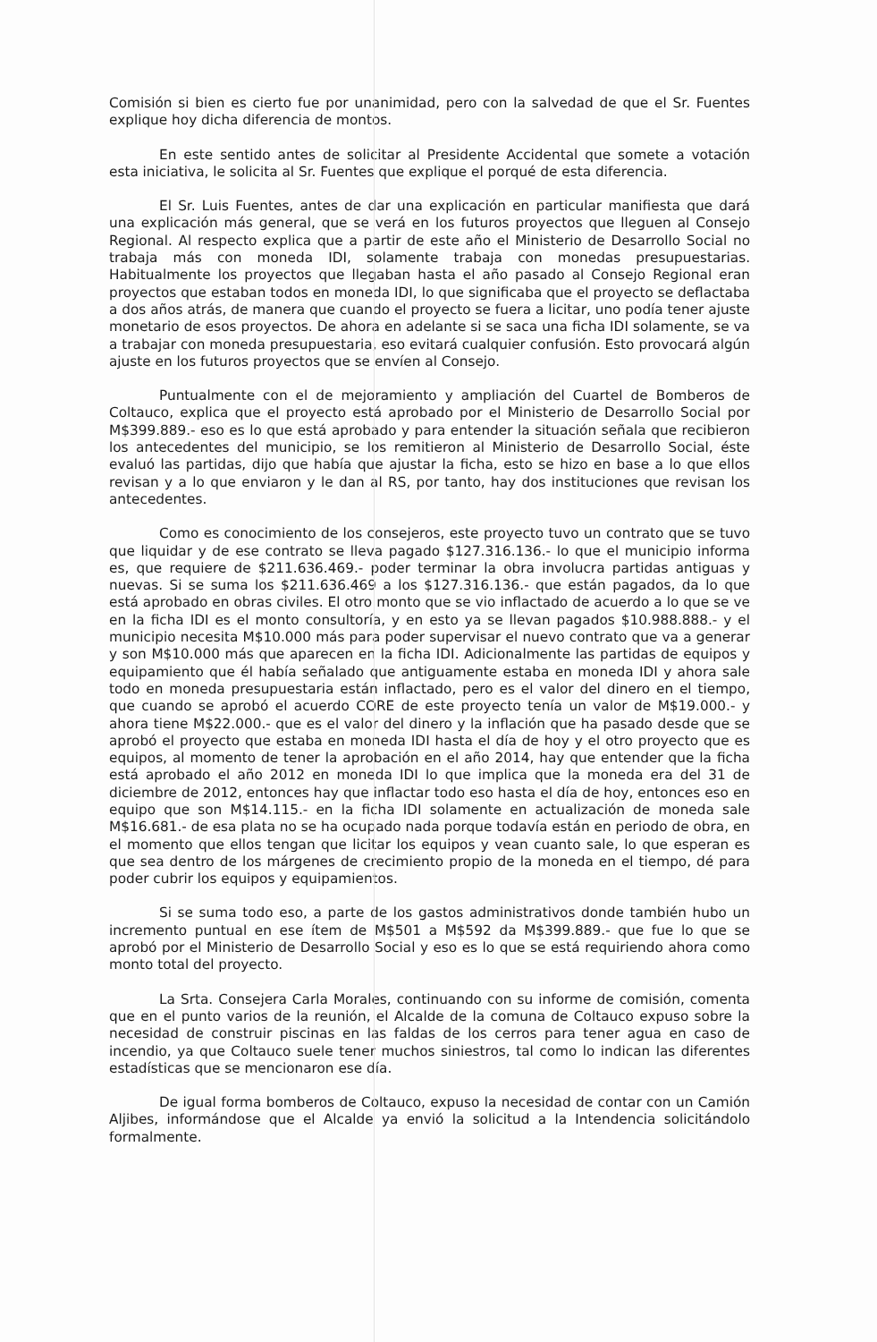Comisión si bien es cierto fue por unanimidad, pero con la salvedad de que el Sr. Fuentes explique hoy dicha diferencia de montos.
En este sentido antes de solicitar al Presidente Accidental que somete a votación esta iniciativa, le solicita al Sr. Fuentes que explique el porqué de esta diferencia.
El Sr. Luis Fuentes, antes de dar una explicación en particular manifiesta que dará una explicación más general, que se verá en los futuros proyectos que lleguen al Consejo Regional. Al respecto explica que a partir de este año el Ministerio de Desarrollo Social no trabaja más con moneda IDI, solamente trabaja con monedas presupuestarias. Habitualmente los proyectos que llegaban hasta el año pasado al Consejo Regional eran proyectos que estaban todos en moneda IDI, lo que significaba que el proyecto se deflactaba a dos años atrás, de manera que cuando el proyecto se fuera a licitar, uno podía tener ajuste monetario de esos proyectos. De ahora en adelante si se saca una ficha IDI solamente, se va a trabajar con moneda presupuestaria, eso evitará cualquier confusión. Esto provocará algún ajuste en los futuros proyectos que se envíen al Consejo.
Puntualmente con el de mejoramiento y ampliación del Cuartel de Bomberos de Coltauco, explica que el proyecto está aprobado por el Ministerio de Desarrollo Social por M$399.889.- eso es lo que está aprobado y para entender la situación señala que recibieron los antecedentes del municipio, se los remitieron al Ministerio de Desarrollo Social, éste evaluó las partidas, dijo que había que ajustar la ficha, esto se hizo en base a lo que ellos revisan y a lo que enviaron y le dan al RS, por tanto, hay dos instituciones que revisan los antecedentes.
Como es conocimiento de los consejeros, este proyecto tuvo un contrato que se tuvo que liquidar y de ese contrato se lleva pagado $127.316.136.- lo que el municipio informa es, que requiere de $211.636.469.- poder terminar la obra involucra partidas antiguas y nuevas. Si se suma los $211.636.469 a los $127.316.136.- que están pagados, da lo que está aprobado en obras civiles. El otro monto que se vio inflactado de acuerdo a lo que se ve en la ficha IDI es el monto consultoría, y en esto ya se llevan pagados $10.988.888.- y el municipio necesita M$10.000 más para poder supervisar el nuevo contrato que va a generar y son M$10.000 más que aparecen en la ficha IDI. Adicionalmente las partidas de equipos y equipamiento que él había señalado que antiguamente estaba en moneda IDI y ahora sale todo en moneda presupuestaria están inflactado, pero es el valor del dinero en el tiempo, que cuando se aprobó el acuerdo CORE de este proyecto tenía un valor de M$19.000.- y ahora tiene M$22.000.- que es el valor del dinero y la inflación que ha pasado desde que se aprobó el proyecto que estaba en moneda IDI hasta el día de hoy y el otro proyecto que es equipos, al momento de tener la aprobación en el año 2014, hay que entender que la ficha está aprobado el año 2012 en moneda IDI lo que implica que la moneda era del 31 de diciembre de 2012, entonces hay que inflactar todo eso hasta el día de hoy, entonces eso en equipo que son M$14.115.- en la ficha IDI solamente en actualización de moneda sale M$16.681.- de esa plata no se ha ocupado nada porque todavía están en periodo de obra, en el momento que ellos tengan que licitar los equipos y vean cuanto sale, lo que esperan es que sea dentro de los márgenes de crecimiento propio de la moneda en el tiempo, dé para poder cubrir los equipos y equipamientos.
Si se suma todo eso, a parte de los gastos administrativos donde también hubo un incremento puntual en ese ítem de M$501 a M$592 da M$399.889.- que fue lo que se aprobó por el Ministerio de Desarrollo Social y eso es lo que se está requiriendo ahora como monto total del proyecto.
La Srta. Consejera Carla Morales, continuando con su informe de comisión, comenta que en el punto varios de la reunión, el Alcalde de la comuna de Coltauco expuso sobre la necesidad de construir piscinas en las faldas de los cerros para tener agua en caso de incendio, ya que Coltauco suele tener muchos siniestros, tal como lo indican las diferentes estadísticas que se mencionaron ese día.
De igual forma bomberos de Coltauco, expuso la necesidad de contar con un Camión Aljibes, informándose que el Alcalde ya envió la solicitud a la Intendencia solicitándolo formalmente.